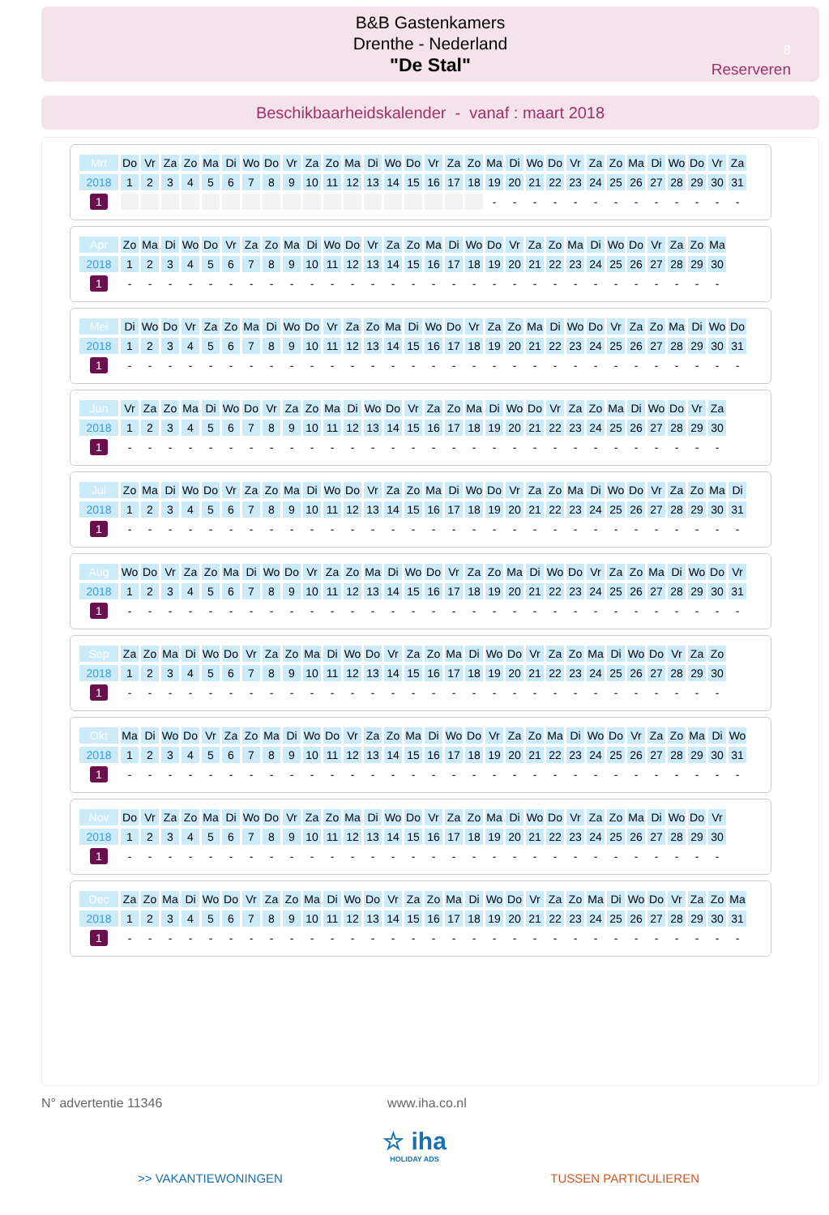B&B Gastenkamers
Drenthe - Nederland
"De Stal"
8
Reserveren
Beschikbaarheidskalender - vanaf : maart 2018
| Mrt | Do | Vr | Za | Zo | Ma | Di | Wo | Do | Vr | Za | Zo | Ma | Di | Wo | Do | Vr | Za | Zo | Ma | Di | Wo | Do | Vr | Za | Zo | Ma | Di | Wo | Do | Vr | Za |
| 2018 | 1 | 2 | 3 | 4 | 5 | 6 | 7 | 8 | 9 | 10 | 11 | 12 | 13 | 14 | 15 | 16 | 17 | 18 | 19 | 20 | 21 | 22 | 23 | 24 | 25 | 26 | 27 | 28 | 29 | 30 | 31 |
| 1 | | | | | | | | | | | | | | | | | | | - | - | - | - | - | - | - | - | - | - | - | - | - |
| Apr | Zo | Ma | Di | Wo | Do | Vr | Za | Zo | Ma | Di | Wo | Do | Vr | Za | Zo | Ma | Di | Wo | Do | Vr | Za | Zo | Ma | Di | Wo | Do | Vr | Za | Zo | Ma | |
| 2018 | 1 | 2 | 3 | 4 | 5 | 6 | 7 | 8 | 9 | 10 | 11 | 12 | 13 | 14 | 15 | 16 | 17 | 18 | 19 | 20 | 21 | 22 | 23 | 24 | 25 | 26 | 27 | 28 | 29 | 30 | |
| 1 | - | - | - | - | - | - | - | - | - | - | - | - | - | - | - | - | - | - | - | - | - | - | - | - | - | - | - | - | - | - | |
| Mei | Di | Wo | Do | Vr | Za | Zo | Ma | Di | Wo | Do | Vr | Za | Zo | Ma | Di | Wo | Do | Vr | Za | Zo | Ma | Di | Wo | Do | Vr | Za | Zo | Ma | Di | Wo | Do |
| 2018 | 1 | 2 | 3 | 4 | 5 | 6 | 7 | 8 | 9 | 10 | 11 | 12 | 13 | 14 | 15 | 16 | 17 | 18 | 19 | 20 | 21 | 22 | 23 | 24 | 25 | 26 | 27 | 28 | 29 | 30 | 31 |
| 1 | - | - | - | - | - | - | - | - | - | - | - | - | - | - | - | - | - | - | - | - | - | - | - | - | - | - | - | - | - | - | - |
| Jun | Vr | Za | Zo | Ma | Di | Wo | Do | Vr | Za | Zo | Ma | Di | Wo | Do | Vr | Za | Zo | Ma | Di | Wo | Do | Vr | Za | Zo | Ma | Di | Wo | Do | Vr | Za | |
| 2018 | 1 | 2 | 3 | 4 | 5 | 6 | 7 | 8 | 9 | 10 | 11 | 12 | 13 | 14 | 15 | 16 | 17 | 18 | 19 | 20 | 21 | 22 | 23 | 24 | 25 | 26 | 27 | 28 | 29 | 30 | |
| 1 | - | - | - | - | - | - | - | - | - | - | - | - | - | - | - | - | - | - | - | - | - | - | - | - | - | - | - | - | - | - | |
| Jul | Zo | Ma | Di | Wo | Do | Vr | Za | Zo | Ma | Di | Wo | Do | Vr | Za | Zo | Ma | Di | Wo | Do | Vr | Za | Zo | Ma | Di | Wo | Do | Vr | Za | Zo | Ma | Di |
| 2018 | 1 | 2 | 3 | 4 | 5 | 6 | 7 | 8 | 9 | 10 | 11 | 12 | 13 | 14 | 15 | 16 | 17 | 18 | 19 | 20 | 21 | 22 | 23 | 24 | 25 | 26 | 27 | 28 | 29 | 30 | 31 |
| 1 | - | - | - | - | - | - | - | - | - | - | - | - | - | - | - | - | - | - | - | - | - | - | - | - | - | - | - | - | - | - | - |
| Aug | Wo | Do | Vr | Za | Zo | Ma | Di | Wo | Do | Vr | Za | Zo | Ma | Di | Wo | Do | Vr | Za | Zo | Ma | Di | Wo | Do | Vr | Za | Zo | Ma | Di | Wo | Do | Vr |
| 2018 | 1 | 2 | 3 | 4 | 5 | 6 | 7 | 8 | 9 | 10 | 11 | 12 | 13 | 14 | 15 | 16 | 17 | 18 | 19 | 20 | 21 | 22 | 23 | 24 | 25 | 26 | 27 | 28 | 29 | 30 | 31 |
| 1 | - | - | - | - | - | - | - | - | - | - | - | - | - | - | - | - | - | - | - | - | - | - | - | - | - | - | - | - | - | - | - |
| Sep | Za | Zo | Ma | Di | Wo | Do | Vr | Za | Zo | Ma | Di | Wo | Do | Vr | Za | Zo | Ma | Di | Wo | Do | Vr | Za | Zo | Ma | Di | Wo | Do | Vr | Za | Zo | |
| 2018 | 1 | 2 | 3 | 4 | 5 | 6 | 7 | 8 | 9 | 10 | 11 | 12 | 13 | 14 | 15 | 16 | 17 | 18 | 19 | 20 | 21 | 22 | 23 | 24 | 25 | 26 | 27 | 28 | 29 | 30 | |
| 1 | - | - | - | - | - | - | - | - | - | - | - | - | - | - | - | - | - | - | - | - | - | - | - | - | - | - | - | - | - | - | |
| Okt | Ma | Di | Wo | Do | Vr | Za | Zo | Ma | Di | Wo | Do | Vr | Za | Zo | Ma | Di | Wo | Do | Vr | Za | Zo | Ma | Di | Wo | Do | Vr | Za | Zo | Ma | Di | Wo |
| 2018 | 1 | 2 | 3 | 4 | 5 | 6 | 7 | 8 | 9 | 10 | 11 | 12 | 13 | 14 | 15 | 16 | 17 | 18 | 19 | 20 | 21 | 22 | 23 | 24 | 25 | 26 | 27 | 28 | 29 | 30 | 31 |
| 1 | - | - | - | - | - | - | - | - | - | - | - | - | - | - | - | - | - | - | - | - | - | - | - | - | - | - | - | - | - | - | - |
| Nov | Do | Vr | Za | Zo | Ma | Di | Wo | Do | Vr | Za | Zo | Ma | Di | Wo | Do | Vr | Za | Zo | Ma | Di | Wo | Do | Vr | Za | Zo | Ma | Di | Wo | Do | Vr | |
| 2018 | 1 | 2 | 3 | 4 | 5 | 6 | 7 | 8 | 9 | 10 | 11 | 12 | 13 | 14 | 15 | 16 | 17 | 18 | 19 | 20 | 21 | 22 | 23 | 24 | 25 | 26 | 27 | 28 | 29 | 30 | |
| 1 | - | - | - | - | - | - | - | - | - | - | - | - | - | - | - | - | - | - | - | - | - | - | - | - | - | - | - | - | - | - | |
| Dec | Za | Zo | Ma | Di | Wo | Do | Vr | Za | Zo | Ma | Di | Wo | Do | Vr | Za | Zo | Ma | Di | Wo | Do | Vr | Za | Zo | Ma | Di | Wo | Do | Vr | Za | Zo | Ma |
| 2018 | 1 | 2 | 3 | 4 | 5 | 6 | 7 | 8 | 9 | 10 | 11 | 12 | 13 | 14 | 15 | 16 | 17 | 18 | 19 | 20 | 21 | 22 | 23 | 24 | 25 | 26 | 27 | 28 | 29 | 30 | 31 |
| 1 | - | - | - | - | - | - | - | - | - | - | - | - | - | - | - | - | - | - | - | - | - | - | - | - | - | - | - | - | - | - | - |
N° advertentie 11346 www.iha.co.nl
☆ iha
HOLIDAY ADS
>> VAKANTIEWONINGEN TUSSEN PARTICULIEREN